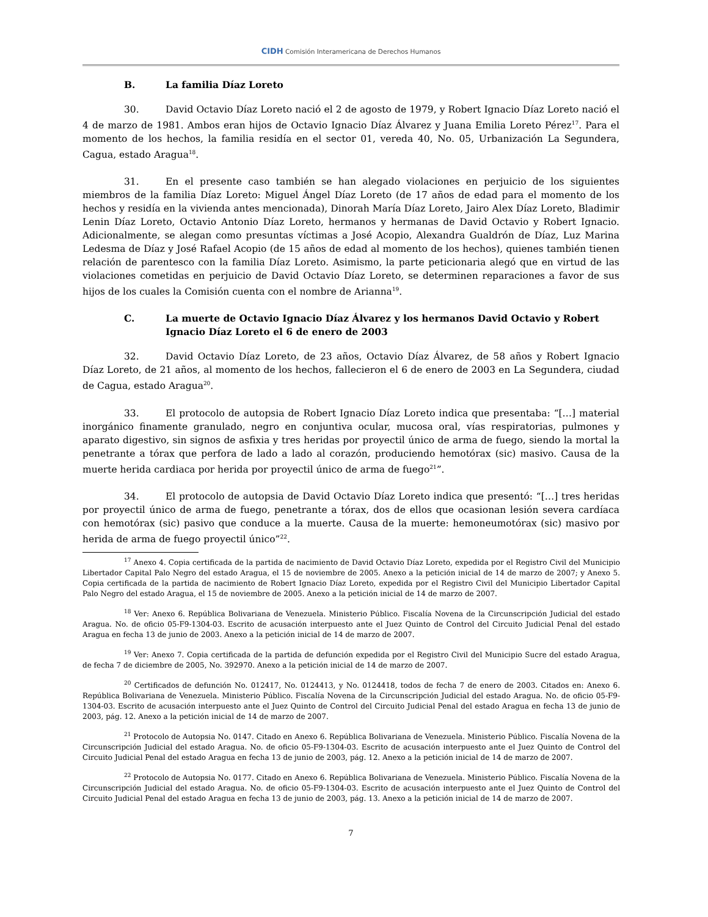CIDH Comisión Interamericana de Derechos Humanos
B. La familia Díaz Loreto
30. David Octavio Díaz Loreto nació el 2 de agosto de 1979, y Robert Ignacio Díaz Loreto nació el 4 de marzo de 1981. Ambos eran hijos de Octavio Ignacio Díaz Álvarez y Juana Emilia Loreto Pérez<sup>17</sup>. Para el momento de los hechos, la familia residía en el sector 01, vereda 40, No. 05, Urbanización La Segundera, Cagua, estado Aragua<sup>18</sup>.
31. En el presente caso también se han alegado violaciones en perjuicio de los siguientes miembros de la familia Díaz Loreto: Miguel Ángel Díaz Loreto (de 17 años de edad para el momento de los hechos y residía en la vivienda antes mencionada), Dinorah María Díaz Loreto, Jairo Alex Díaz Loreto, Bladimir Lenin Díaz Loreto, Octavio Antonio Díaz Loreto, hermanos y hermanas de David Octavio y Robert Ignacio. Adicionalmente, se alegan como presuntas víctimas a José Acopio, Alexandra Gualdrón de Díaz, Luz Marina Ledesma de Díaz y José Rafael Acopio (de 15 años de edad al momento de los hechos), quienes también tienen relación de parentesco con la familia Díaz Loreto. Asimismo, la parte peticionaria alegó que en virtud de las violaciones cometidas en perjuicio de David Octavio Díaz Loreto, se determinen reparaciones a favor de sus hijos de los cuales la Comisión cuenta con el nombre de Arianna<sup>19</sup>.
C. La muerte de Octavio Ignacio Díaz Álvarez y los hermanos David Octavio y Robert Ignacio Díaz Loreto el 6 de enero de 2003
32. David Octavio Díaz Loreto, de 23 años, Octavio Díaz Álvarez, de 58 años y Robert Ignacio Díaz Loreto, de 21 años, al momento de los hechos, fallecieron el 6 de enero de 2003 en La Segundera, ciudad de Cagua, estado Aragua<sup>20</sup>.
33. El protocolo de autopsia de Robert Ignacio Díaz Loreto indica que presentaba: “[…] material inorgánico finamente granulado, negro en conjuntiva ocular, mucosa oral, vías respiratorias, pulmones y aparato digestivo, sin signos de asfixia y tres heridas por proyectil único de arma de fuego, siendo la mortal la penetrante a tórax que perfora de lado a lado al corazón, produciendo hemotórax (sic) masivo. Causa de la muerte herida cardiaca por herida por proyectil único de arma de fuego<sup>21</sup>”.
34. El protocolo de autopsia de David Octavio Díaz Loreto indica que presentó: “[…] tres heridas por proyectil único de arma de fuego, penetrante a tórax, dos de ellos que ocasionan lesión severa cardíaca con hemotórax (sic) pasivo que conduce a la muerte. Causa de la muerte: hemoneumotórax (sic) masivo por herida de arma de fuego proyectil único”<sup>22</sup>.
<sup>17</sup> Anexo 4. Copia certificada de la partida de nacimiento de David Octavio Díaz Loreto, expedida por el Registro Civil del Municipio Libertador Capital Palo Negro del estado Aragua, el 15 de noviembre de 2005. Anexo a la petición inicial de 14 de marzo de 2007; y Anexo 5. Copia certificada de la partida de nacimiento de Robert Ignacio Díaz Loreto, expedida por el Registro Civil del Municipio Libertador Capital Palo Negro del estado Aragua, el 15 de noviembre de 2005. Anexo a la petición inicial de 14 de marzo de 2007.
<sup>18</sup> Ver: Anexo 6. República Bolivariana de Venezuela. Ministerio Público. Fiscalía Novena de la Circunscripción Judicial del estado Aragua. No. de oficio 05-F9-1304-03. Escrito de acusación interpuesto ante el Juez Quinto de Control del Circuito Judicial Penal del estado Aragua en fecha 13 de junio de 2003. Anexo a la petición inicial de 14 de marzo de 2007.
<sup>19</sup> Ver: Anexo 7. Copia certificada de la partida de defunción expedida por el Registro Civil del Municipio Sucre del estado Aragua, de fecha 7 de diciembre de 2005, No. 392970. Anexo a la petición inicial de 14 de marzo de 2007.
<sup>20</sup> Certificados de defunción No. 012417, No. 0124413, y No. 0124418, todos de fecha 7 de enero de 2003. Citados en: Anexo 6. República Bolivariana de Venezuela. Ministerio Público. Fiscalía Novena de la Circunscripción Judicial del estado Aragua. No. de oficio 05-F9-1304-03. Escrito de acusación interpuesto ante el Juez Quinto de Control del Circuito Judicial Penal del estado Aragua en fecha 13 de junio de 2003, pág. 12. Anexo a la petición inicial de 14 de marzo de 2007.
<sup>21</sup> Protocolo de Autopsia No. 0147. Citado en Anexo 6. República Bolivariana de Venezuela. Ministerio Público. Fiscalía Novena de la Circunscripción Judicial del estado Aragua. No. de oficio 05-F9-1304-03. Escrito de acusación interpuesto ante el Juez Quinto de Control del Circuito Judicial Penal del estado Aragua en fecha 13 de junio de 2003, pág. 12. Anexo a la petición inicial de 14 de marzo de 2007.
<sup>22</sup> Protocolo de Autopsia No. 0177. Citado en Anexo 6. República Bolivariana de Venezuela. Ministerio Público. Fiscalía Novena de la Circunscripción Judicial del estado Aragua. No. de oficio 05-F9-1304-03. Escrito de acusación interpuesto ante el Juez Quinto de Control del Circuito Judicial Penal del estado Aragua en fecha 13 de junio de 2003, pág. 13. Anexo a la petición inicial de 14 de marzo de 2007.
7